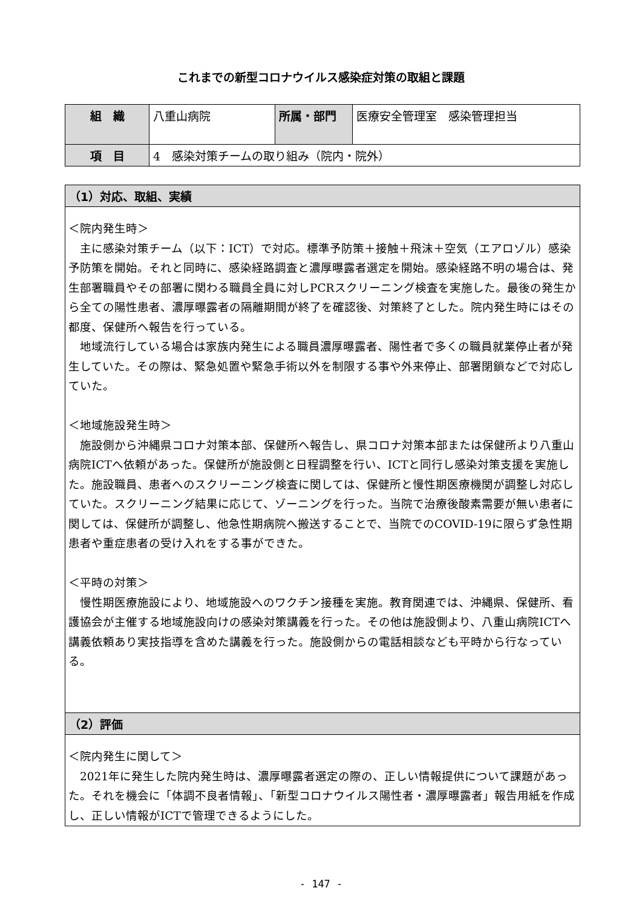これまでの新型コロナウイルス感染症対策の取組と課題
| 組 織 | 八重山病院 | 所属・部門 | 医療安全管理室 感染管理担当 |
| 項 目 | 4 感染対策チームの取り組み（院内・院外） | | |
| （1）対応、取組、実績 |
| --- |
| ＜院内発生時＞ 主に感染対策チーム（以下：ICT）で対応。標準予防策＋接触＋飛沫＋空気（エアロゾル）感染予防策を開始。それと同時に、感染経路調査と濃厚曝露者選定を開始。感染経路不明の場合は、発生部署職員やその部署に関わる職員全員に対しPCRスクリーニング検査を実施した。最後の発生から全ての陽性患者、濃厚曝露者の隔離期間が終了を確認後、対策終了とした。院内発生時にはその都度、保健所へ報告を行っている。 地域流行している場合は家族内発生による職員濃厚曝露者、陽性者で多くの職員就業停止者が発生していた。その際は、緊急処置や緊急手術以外を制限する事や外来停止、部署閉鎖などで対応していた。 ＜地域施設発生時＞ 施設側から沖縄県コロナ対策本部、保健所へ報告し、県コロナ対策本部または保健所より八重山病院ICTへ依頼があった。保健所が施設側と日程調整を行い、ICTと同行し感染対策支援を実施した。施設職員、患者へのスクリーニング検査に関しては、保健所と慢性期医療機関が調整し対応していた。スクリーニング結果に応じて、ゾーニングを行った。当院で治療後酸素需要が無い患者に関しては、保健所が調整し、他急性期病院へ搬送することで、当院でのCOVID-19に限らず急性期患者や重症患者の受け入れをする事ができた。 ＜平時の対策＞ 慢性期医療施設により、地域施設へのワクチン接種を実施。教育関連では、沖縄県、保健所、看護協会が主催する地域施設向けの感染対策講義を行った。その他は施設側より、八重山病院ICTへ講義依頼あり実技指導を含めた講義を行った。施設側からの電話相談なども平時から行なっている。 |
| （2）評価 |
| ＜院内発生に関して＞ 2021年に発生した院内発生時は、濃厚曝露者選定の際の、正しい情報提供について課題があった。それを機会に「体調不良者情報」、「新型コロナウイルス陽性者・濃厚曝露者」報告用紙を作成し、正しい情報がICTで管理できるようにした。 |
- 147 -